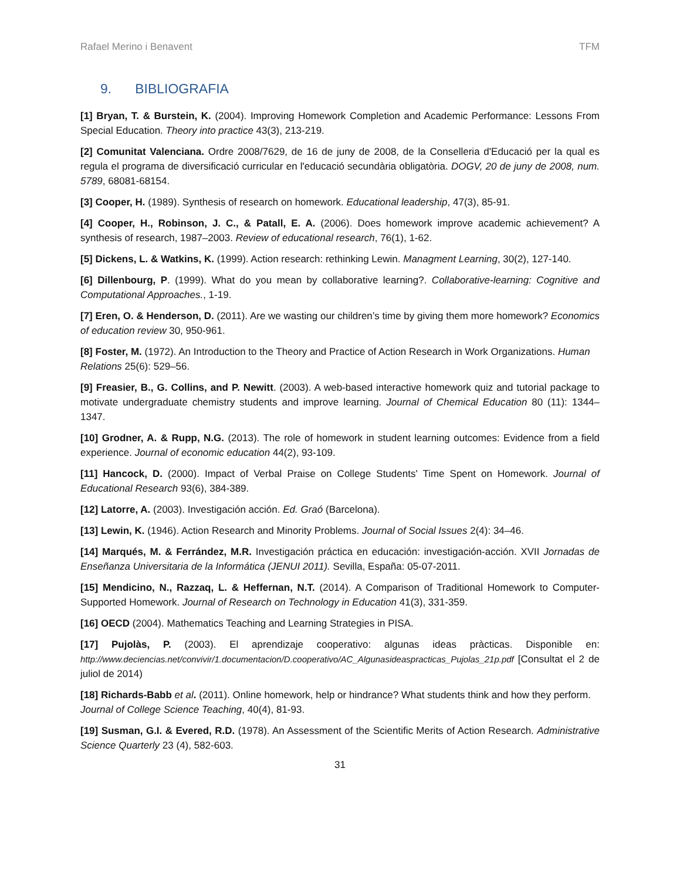Rafael Merino i Benavent TFM
9. BIBLIOGRAFIA
[1] Bryan, T. & Burstein, K. (2004). Improving Homework Completion and Academic Performance: Lessons From Special Education. Theory into practice 43(3), 213-219.
[2] Comunitat Valenciana. Ordre 2008/7629, de 16 de juny de 2008, de la Conselleria d'Educació per la qual es regula el programa de diversificació curricular en l'educació secundària obligatòria. DOGV, 20 de juny de 2008, num. 5789, 68081-68154.
[3] Cooper, H. (1989). Synthesis of research on homework. Educational leadership, 47(3), 85-91.
[4] Cooper, H., Robinson, J. C., & Patall, E. A. (2006). Does homework improve academic achievement? A synthesis of research, 1987–2003. Review of educational research, 76(1), 1-62.
[5] Dickens, L. & Watkins, K. (1999). Action research: rethinking Lewin. Managment Learning, 30(2), 127-140.
[6] Dillenbourg, P. (1999). What do you mean by collaborative learning?. Collaborative-learning: Cognitive and Computational Approaches., 1-19.
[7] Eren, O. & Henderson, D. (2011). Are we wasting our children’s time by giving them more homework? Economics of education review 30, 950-961.
[8] Foster, M. (1972). An Introduction to the Theory and Practice of Action Research in Work Organizations. Human Relations 25(6): 529–56.
[9] Freasier, B., G. Collins, and P. Newitt. (2003). A web-based interactive homework quiz and tutorial package to motivate undergraduate chemistry students and improve learning. Journal of Chemical Education 80 (11): 1344–1347.
[10] Grodner, A. & Rupp, N.G. (2013). The role of homework in student learning outcomes: Evidence from a field experience. Journal of economic education 44(2), 93-109.
[11] Hancock, D. (2000). Impact of Verbal Praise on College Students' Time Spent on Homework. Journal of Educational Research 93(6), 384-389.
[12] Latorre, A. (2003). Investigación acción. Ed. Graó (Barcelona).
[13] Lewin, K. (1946). Action Research and Minority Problems. Journal of Social Issues 2(4): 34–46.
[14] Marqués, M. & Ferrández, M.R. Investigación práctica en educación: investigación-acción. XVII Jornadas de Enseñanza Universitaria de la Informática (JENUI 2011). Sevilla, España: 05-07-2011.
[15] Mendicino, N., Razzaq, L. & Heffernan, N.T. (2014). A Comparison of Traditional Homework to Computer-Supported Homework. Journal of Research on Technology in Education 41(3), 331-359.
[16] OECD (2004). Mathematics Teaching and Learning Strategies in PISA.
[17] Pujolàs, P. (2003). El aprendizaje cooperativo: algunas ideas pràcticas. Disponible en: http://www.deciencias.net/convivir/1.documentacion/D.cooperativo/AC_Algunasideaspracticas_Pujolas_21p.pdf [Consultat el 2 de juliol de 2014)
[18] Richards-Babb et al. (2011). Online homework, help or hindrance? What students think and how they perform. Journal of College Science Teaching, 40(4), 81-93.
[19] Susman, G.I. & Evered, R.D. (1978). An Assessment of the Scientific Merits of Action Research. Administrative Science Quarterly 23 (4), 582-603.
31